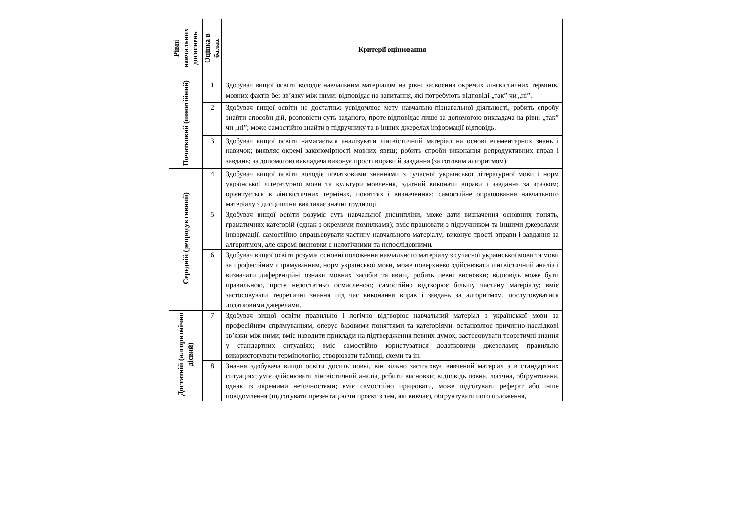| Рівні навчальних досягнень | Оцінка в балах | Критерії оцінювання |
| --- | --- | --- |
| Початковий (понятійний) | 1 | Здобувач вищої освіти володіє навчальним матеріалом на рівні засвоєння окремих лінгвістичних термінів, мовних фактів без зв’язку між ними: відповідає на запитання, які потребують відповіді „так” чи „ні”. |
| | 2 | Здобувач вищої освіти не достатньо усвідомлює мету навчально-пізнавальної діяльності, робить спробу знайти способи дій, розповісти суть заданого, проте відповідає лише за допомогою викладача на рівні „так” чи „ні”; може самостійно знайти в підручнику та в інших джерелах інформації відповідь. |
| | 3 | Здобувач вищої освіти намагається аналізувати лінгвістичний матеріал на основі елементарних знань і навичок; виявляє окремі закономірності мовних явищ; робить спроби виконання репродуктивних вправ і завдань; за допомогою викладача виконує прості вправи й завдання (за готовим алгоритмом). |
| Середній (репродуктивний) | 4 | Здобувач вищої освіти володіє початковими знаннями з сучасної української літературної мови і норм української літературної мови та культури мовлення, здатний виконати вправи і завдання за зразком; орієнтується в лінгвістичних термінах, поняттях і визначеннях; самостійне опрацювання навчального матеріалу з дисципліни викликає значні труднощі. |
| | 5 | Здобувач вищої освіти розуміє суть навчальної дисципліни, може дати визначення основних понять, граматичних категорій (однак з окремими помилками); вміє працювати з підручником та іншими джерелами інформації, самостійно опрацьовувати частину навчального матеріалу; виконує прості вправи і завдання за алгоритмом, але окремі висновки є нелогічними та непослідовними. |
| | 6 | Здобувач вищої освіти розуміє основні положення навчального матеріалу з сучасної української мови та мови за професійним спрямуванням, норм української мови, може поверхнево здійснювати лінгвістичний аналіз і визначати диференційні ознаки мовних засобів та явищ, робить певні висновки; відповідь може бути правильною, проте недостатньо осмисленою; самостійно відтворює більшу частину матеріалу; вміє застосовувати теоретичні знання під час виконання вправ і завдань за алгоритмом, послуговуватися додатковими джерелами. |
| Достатній (алгоритмічно дієвий) | 7 | Здобувач вищої освіти правильно і логічно відтворює навчальний матеріал з української мови за професійним спрямуванням, оперує базовими поняттями та категоріями, встановлює причинно-наслідкові зв’язки між ними; вміє наводити приклади на підтвердження певних думок, застосовувати теоретичні знання у стандартних ситуаціях; вміє самостійно користуватися додатковими джерелами; правильно використовувати термінологію; створювати таблиці, схеми та ін. |
| | 8 | Знання здобувача вищої освіти досить повні, він вільно застосовує вивчений матеріал з в стандартних ситуаціях; уміє здійснювати лінгвістичний аналіз, робити висновки; відповідь повна, логічна, обґрунтована, однак із окремими неточностями; вміє самостійно працювати, може підготувати реферат або інше повідомлення (підготувати презентацію чи проєкт з тем, які вивчає), обґрунтувати його положення, |